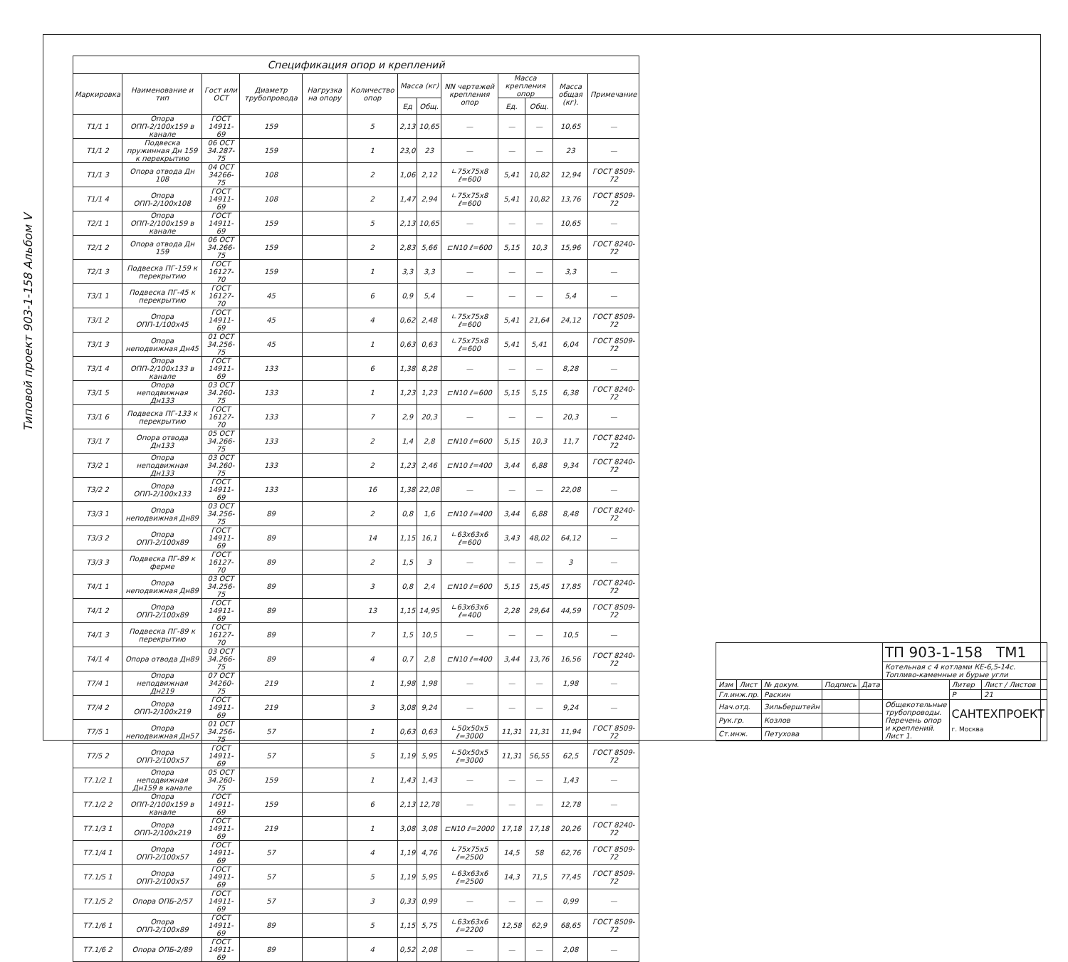Типовой проект 903-1-158 Альбом V
Спецификация опор и креплений
| Маркировка | Наименование и тип | Гост или ОСТ | Диаметр трубопровода | Нагрузка на опору | Количество опор | Масса (кг) | | NN чертежей крепления опор | Масса крепления опор | | Масса общая (кг). | Примечание |
| --- | --- | --- | --- | --- | --- | --- | --- | --- | --- | --- | --- | --- |
| | | | | | | Ед | Общ. | | Ед. | Общ. | | |
| Т1/1 1 | Опора ОПП-2/100х159 в канале | ГОСТ 14911-69 | 159 | | 5 | 2,13 | 10,65 | — | — | — | 10,65 | — |
| Т1/1 2 | Подвеска пружинная Дн 159 к перекрытию | 06 ОСТ 34.287-75 | 159 | | 1 | 23,0 | 23 | — | — | — | 23 | — |
| Т1/1 3 | Опора отвода Дн 108 | 04 ОСТ 34266-75 | 108 | | 2 | 1,06 | 2,12 | ∟75х75х8 ℓ=600 | 5,41 | 10,82 | 12,94 | ГОСТ 8509-72 |
| Т1/1 4 | Опора ОПП-2/100х108 | ГОСТ 14911-69 | 108 | | 2 | 1,47 | 2,94 | ∟75х75х8 ℓ=600 | 5,41 | 10,82 | 13,76 | ГОСТ 8509-72 |
| Т2/1 1 | Опора ОПП-2/100х159 в канале | ГОСТ 14911-69 | 159 | | 5 | 2,13 | 10,65 | — | — | — | 10,65 | — |
| Т2/1 2 | Опора отвода Дн 159 | 06 ОСТ 34.266-75 | 159 | | 2 | 2,83 | 5,66 | ⊏N10 ℓ=600 | 5,15 | 10,3 | 15,96 | ГОСТ 8240-72 |
| Т2/1 3 | Подвеска ПГ-159 к перекрытию | ГОСТ 16127-70 | 159 | | 1 | 3,3 | 3,3 | — | — | — | 3,3 | — |
| Т3/1 1 | Подвеска ПГ-45 к перекрытию | ГОСТ 16127-70 | 45 | | 6 | 0,9 | 5,4 | — | — | — | 5,4 | — |
| Т3/1 2 | Опора ОПП-1/100х45 | ГОСТ 14911-69 | 45 | | 4 | 0,62 | 2,48 | ∟75х75х8 ℓ=600 | 5,41 | 21,64 | 24,12 | ГОСТ 8509-72 |
| Т3/1 3 | Опора неподвижная Дн45 | 01 ОСТ 34.256-75 | 45 | | 1 | 0,63 | 0,63 | ∟75х75х8 ℓ=600 | 5,41 | 5,41 | 6,04 | ГОСТ 8509-72 |
| Т3/1 4 | Опора ОПП-2/100х133 в канале | ГОСТ 14911-69 | 133 | | 6 | 1,38 | 8,28 | — | — | — | 8,28 | — |
| Т3/1 5 | Опора неподвижная Дн133 | 03 ОСТ 34.260-75 | 133 | | 1 | 1,23 | 1,23 | ⊏N10 ℓ=600 | 5,15 | 5,15 | 6,38 | ГОСТ 8240-72 |
| Т3/1 6 | Подвеска ПГ-133 к перекрытию | ГОСТ 16127-70 | 133 | | 7 | 2,9 | 20,3 | — | — | — | 20,3 | — |
| Т3/1 7 | Опора отвода Дн133 | 05 ОСТ 34.266-75 | 133 | | 2 | 1,4 | 2,8 | ⊏N10 ℓ=600 | 5,15 | 10,3 | 11,7 | ГОСТ 8240-72 |
| Т3/2 1 | Опора неподвижная Дн133 | 03 ОСТ 34.260-75 | 133 | | 2 | 1,23 | 2,46 | ⊏N10 ℓ=400 | 3,44 | 6,88 | 9,34 | ГОСТ 8240-72 |
| Т3/2 2 | Опора ОПП-2/100х133 | ГОСТ 14911-69 | 133 | | 16 | 1,38 | 22,08 | — | — | — | 22,08 | — |
| Т3/3 1 | Опора неподвижная Дн89 | 03 ОСТ 34.256-75 | 89 | | 2 | 0,8 | 1,6 | ⊏N10 ℓ=400 | 3,44 | 6,88 | 8,48 | ГОСТ 8240-72 |
| Т3/3 2 | Опора ОПП-2/100х89 | ГОСТ 14911-69 | 89 | | 14 | 1,15 | 16,1 | ∟63х63х6 ℓ=600 | 3,43 | 48,02 | 64,12 | — |
| Т3/3 3 | Подвеска ПГ-89 к ферме | ГОСТ 16127-70 | 89 | | 2 | 1,5 | 3 | — | — | — | 3 | — |
| Т4/1 1 | Опора неподвижная Дн89 | 03 ОСТ 34.256-75 | 89 | | 3 | 0,8 | 2,4 | ⊏N10 ℓ=600 | 5,15 | 15,45 | 17,85 | ГОСТ 8240-72 |
| Т4/1 2 | Опора ОПП-2/100х89 | ГОСТ 14911-69 | 89 | | 13 | 1,15 | 14,95 | ∟63х63х6 ℓ=400 | 2,28 | 29,64 | 44,59 | ГОСТ 8509-72 |
| Т4/1 3 | Подвеска ПГ-89 к перекрытию | ГОСТ 16127-70 | 89 | | 7 | 1,5 | 10,5 | — | — | — | 10,5 | — |
| Т4/1 4 | Опора отвода Дн89 | 03 ОСТ 34.266-75 | 89 | | 4 | 0,7 | 2,8 | ⊏N10 ℓ=400 | 3,44 | 13,76 | 16,56 | ГОСТ 8240-72 |
| Т7/4 1 | Опора неподвижная Дн219 | 07 ОСТ 34260-75 | 219 | | 1 | 1,98 | 1,98 | — | — | — | 1,98 | — |
| Т7/4 2 | Опора ОПП-2/100х219 | ГОСТ 14911-69 | 219 | | 3 | 3,08 | 9,24 | — | — | — | 9,24 | — |
| Т7/5 1 | Опора неподвижная Дн57 | 01 ОСТ 34.256-75 | 57 | | 1 | 0,63 | 0,63 | ∟50х50х5 ℓ=3000 | 11,31 | 11,31 | 11,94 | ГОСТ 8509-72 |
| Т7/5 2 | Опора ОПП-2/100х57 | ГОСТ 14911-69 | 57 | | 5 | 1,19 | 5,95 | ∟50х50х5 ℓ=3000 | 11,31 | 56,55 | 62,5 | ГОСТ 8509-72 |
| Т7.1/2 1 | Опора неподвижная Дн159 в канале | 05 ОСТ 34.260-75 | 159 | | 1 | 1,43 | 1,43 | — | — | — | 1,43 | — |
| Т7.1/2 2 | Опора ОПП-2/100х159 в канале | ГОСТ 14911-69 | 159 | | 6 | 2,13 | 12,78 | — | — | — | 12,78 | — |
| Т7.1/3 1 | Опора ОПП-2/100х219 | ГОСТ 14911-69 | 219 | | 1 | 3,08 | 3,08 | ⊏N10 ℓ=2000 | 17,18 | 17,18 | 20,26 | ГОСТ 8240-72 |
| Т7.1/4 1 | Опора ОПП-2/100х57 | ГОСТ 14911-69 | 57 | | 4 | 1,19 | 4,76 | ∟75х75х5 ℓ=2500 | 14,5 | 58 | 62,76 | ГОСТ 8509-72 |
| Т7.1/5 1 | Опора ОПП-2/100х57 | ГОСТ 14911-69 | 57 | | 5 | 1,19 | 5,95 | ∟63х63х6 ℓ=2500 | 14,3 | 71,5 | 77,45 | ГОСТ 8509-72 |
| Т7.1/5 2 | Опора ОПБ-2/57 | ГОСТ 14911-69 | 57 | | 3 | 0,33 | 0,99 | — | — | — | 0,99 | — |
| Т7.1/6 1 | Опора ОПП-2/100х89 | ГОСТ 14911-69 | 89 | | 5 | 1,15 | 5,75 | ∟63х63х6 ℓ=2200 | 12,58 | 62,9 | 68,65 | ГОСТ 8509-72 |
| Т7.1/6 2 | Опора ОПБ-2/89 | ГОСТ 14911-69 | 89 | | 4 | 0,52 | 2,08 | — | — | — | 2,08 | — |
| | | | | | ТП 903-1-158 ТМ1 | | |
| | | | | | Котельная с 4 котлами КЕ-6,5-14с. Топливо-каменные и бурые угли | | |
| Изм | Лист | № докум. | Подпись | Дата | | Литер | Лист / Листов |
| Гл.инж.пр. | | Раскин | | | | Р | 21 |
| Нач.отд. | | Зильберштейн | | | Общекотельные трубопроводы. Перечень опор и креплений. Лист 1. | САНТЕХПРОЕКТ г. Москва | |
| Рук.гр. | | Козлов | | | | | |
| Ст.инж. | | Петухова | | | | | |